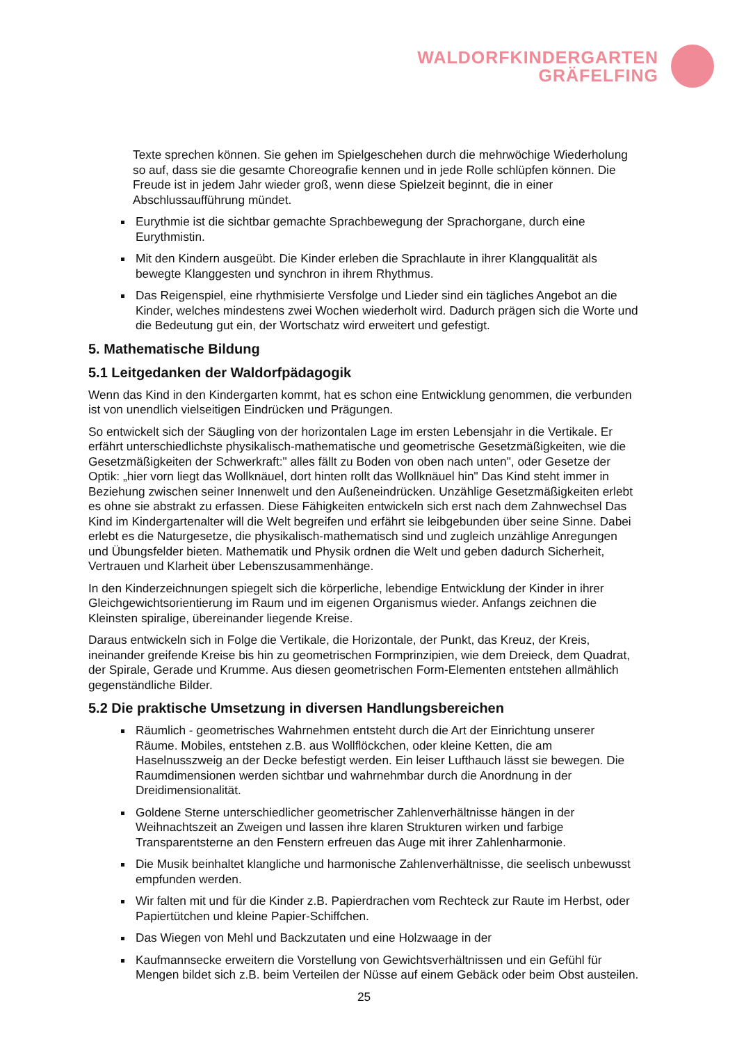WALDORFKINDERGARTEN
GRÄFELFING
Texte sprechen können. Sie gehen im Spielgeschehen durch die mehrwöchige Wiederholung so auf, dass sie die gesamte Choreografie kennen und in jede Rolle schlüpfen können. Die Freude ist in jedem Jahr wieder groß, wenn diese Spielzeit beginnt, die in einer Abschlussaufführung mündet.
Eurythmie ist die sichtbar gemachte Sprachbewegung der Sprachorgane, durch eine Eurythmistin.
Mit den Kindern ausgeübt. Die Kinder erleben die Sprachlaute in ihrer Klangqualität als bewegte Klanggesten und synchron in ihrem Rhythmus.
Das Reigenspiel, eine rhythmisierte Versfolge und Lieder sind ein tägliches Angebot an die Kinder, welches mindestens zwei Wochen wiederholt wird. Dadurch prägen sich die Worte und die Bedeutung gut ein, der Wortschatz wird erweitert und gefestigt.
5. Mathematische Bildung
5.1 Leitgedanken der Waldorfpädagogik
Wenn das Kind in den Kindergarten kommt, hat es schon eine Entwicklung genommen, die verbunden ist von unendlich vielseitigen Eindrücken und Prägungen.
So entwickelt sich der Säugling von der horizontalen Lage im ersten Lebensjahr in die Vertikale. Er erfährt unterschiedlichste physikalisch-mathematische und geometrische Gesetzmäßigkeiten, wie die Gesetzmäßigkeiten der Schwerkraft:" alles fällt zu Boden von oben nach unten", oder Gesetze der Optik: „hier vorn liegt das Wollknäuel, dort hinten rollt das Wollknäuel hin" Das Kind steht immer in Beziehung zwischen seiner Innenwelt und den Außeneindrücken. Unzählige Gesetzmäßigkeiten erlebt es ohne sie abstrakt zu erfassen. Diese Fähigkeiten entwickeln sich erst nach dem Zahnwechsel Das Kind im Kindergartenalter will die Welt begreifen und erfährt sie leibgebunden über seine Sinne. Dabei erlebt es die Naturgesetze, die physikalisch-mathematisch sind und zugleich unzählige Anregungen und Übungsfelder bieten. Mathematik und Physik ordnen die Welt und geben dadurch Sicherheit, Vertrauen und Klarheit über Lebenszusammenhänge.
In den Kinderzeichnungen spiegelt sich die körperliche, lebendige Entwicklung der Kinder in ihrer Gleichgewichtsorientierung im Raum und im eigenen Organismus wieder. Anfangs zeichnen die Kleinsten spiralige, übereinander liegende Kreise.
Daraus entwickeln sich in Folge die Vertikale, die Horizontale, der Punkt, das Kreuz, der Kreis, ineinander greifende Kreise bis hin zu geometrischen Formprinzipien, wie dem Dreieck, dem Quadrat, der Spirale, Gerade und Krumme. Aus diesen geometrischen Form-Elementen entstehen allmählich gegenständliche Bilder.
5.2 Die praktische Umsetzung in diversen Handlungsbereichen
Räumlich - geometrisches Wahrnehmen entsteht durch die Art der Einrichtung unserer Räume. Mobiles, entstehen z.B. aus Wollflöckchen, oder kleine Ketten, die am Haselnusszweig an der Decke befestigt werden. Ein leiser Lufthauch lässt sie bewegen. Die Raumdimensionen werden sichtbar und wahrnehmbar durch die Anordnung in der Dreidimensionalität.
Goldene Sterne unterschiedlicher geometrischer Zahlenverhältnisse hängen in der Weihnachtszeit an Zweigen und lassen ihre klaren Strukturen wirken und farbige Transparentsterne an den Fenstern erfreuen das Auge mit ihrer Zahlenharmonie.
Die Musik beinhaltet klangliche und harmonische Zahlenverhältnisse, die seelisch unbewusst empfunden werden.
Wir falten mit und für die Kinder z.B. Papierdrachen vom Rechteck zur Raute im Herbst, oder Papiertütchen und kleine Papier-Schiffchen.
Das Wiegen von Mehl und Backzutaten und eine Holzwaage in der
Kaufmannsecke erweitern die Vorstellung von Gewichtsverhältnissen und ein Gefühl für Mengen bildet sich z.B. beim Verteilen der Nüsse auf einem Gebäck oder beim Obst austeilen.
25